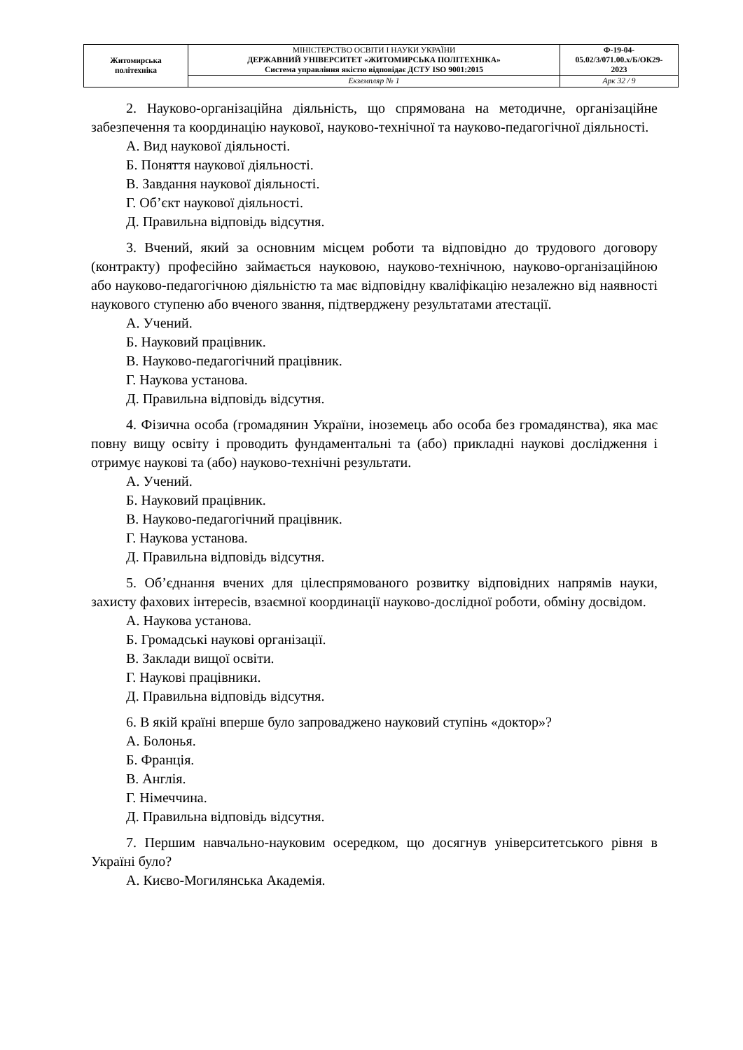| Житомирська політехніка | МІНІСТЕРСТВО ОСВІТИ І НАУКИ УКРАЇНИ ДЕРЖАВНИЙ УНІВЕРСИТЕТ «ЖИТОМИРСЬКА ПОЛІТЕХНІКА» Система управління якістю відповідає ДСТУ ISO 9001:2015 | Ф-19-04- 05.02/3/071.00.х/Б/ОК29- 2023 |
| | Екземпляр № 1 | Арк 32 / 9 |
2. Науково-організаційна діяльність, що спрямована на методичне, організаційне забезпечення та координацію наукової, науково-технічної та науково-педагогічної діяльності.
А. Вид наукової діяльності.
Б. Поняття наукової діяльності.
В. Завдання наукової діяльності.
Г. Об’єкт наукової діяльності.
Д. Правильна відповідь відсутня.
3. Вчений, який за основним місцем роботи та відповідно до трудового договору (контракту) професійно займається науковою, науково-технічною, науково-організаційною або науково-педагогічною діяльністю та має відповідну кваліфікацію незалежно від наявності наукового ступеню або вченого звання, підтверджену результатами атестації.
А. Учений.
Б. Науковий працівник.
В. Науково-педагогічний працівник.
Г. Наукова установа.
Д. Правильна відповідь відсутня.
4. Фізична особа (громадянин України, іноземець або особа без громадянства), яка має повну вищу освіту і проводить фундаментальні та (або) прикладні наукові дослідження і отримує наукові та (або) науково-технічні результати.
А. Учений.
Б. Науковий працівник.
В. Науково-педагогічний працівник.
Г. Наукова установа.
Д. Правильна відповідь відсутня.
5. Об’єднання вчених для цілеспрямованого розвитку відповідних напрямів науки, захисту фахових інтересів, взаємної координації науково-дослідної роботи, обміну досвідом.
А. Наукова установа.
Б. Громадські наукові організації.
В. Заклади вищої освіти.
Г. Наукові працівники.
Д. Правильна відповідь відсутня.
6. В якій країні вперше було запроваджено науковий ступінь «доктор»?
А. Болонья.
Б. Франція.
В. Англія.
Г. Німеччина.
Д. Правильна відповідь відсутня.
7. Першим навчально-науковим осередком, що досягнув університетського рівня в Україні було?
А. Києво-Могилянська Академія.